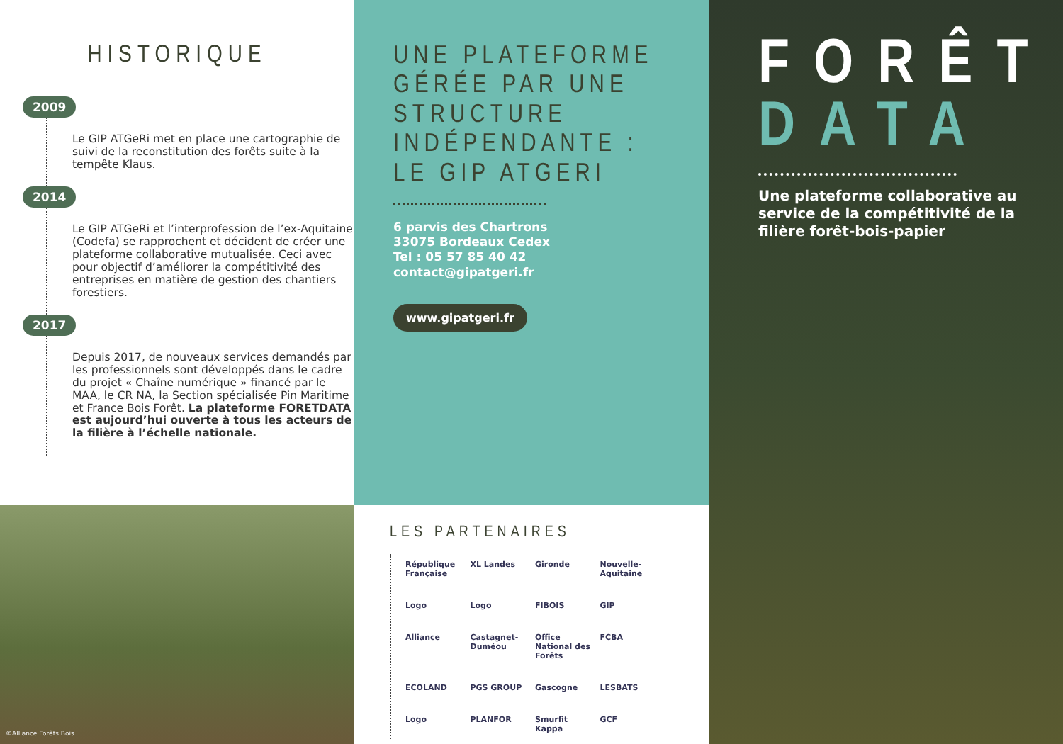HISTORIQUE
2009
Le GIP ATGeRi met en place une cartographie de suivi de la reconstitution des forêts suite à la tempête Klaus.
2014
Le GIP ATGeRi et l’interprofession de l’ex-Aquitaine (Codefa) se rapprochent et décident de créer une plateforme collaborative mutualisée. Ceci avec pour objectif d’améliorer la compétitivité des entreprises en matière de gestion des chantiers forestiers.
2017
Depuis 2017, de nouveaux services demandés par les professionnels sont développés dans le cadre du projet « Chaîne numérique » financé par le MAA, le CR NA, la Section spécialisée Pin Maritime et France Bois Forêt. La plateforme FORETDATA est aujourd’hui ouverte à tous les acteurs de la filière à l’échelle nationale.
©Alliance Forêts Bois
UNE PLATEFORME GÉRÉE PAR UNE STRUCTURE INDÉPENDANTE : LE GIP ATGERI
6 parvis des Chartrons
33075 Bordeaux Cedex
Tel : 05 57 85 40 42
contact@gipatgeri.fr
www.gipatgeri.fr
LES PARTENAIRES
République Française XL Landes Gironde Nouvelle-Aquitaine Logo Logo FIBOIS GIP Alliance Castagnet-Duméou Office National des Forêts FCBA ECOLAND PGS GROUP Gascogne LESBATS Logo PLANFOR Smurfit Kappa GCF
FORÊT
DATA
Une plateforme collaborative au service de la compétitivité de la filière forêt-bois-papier